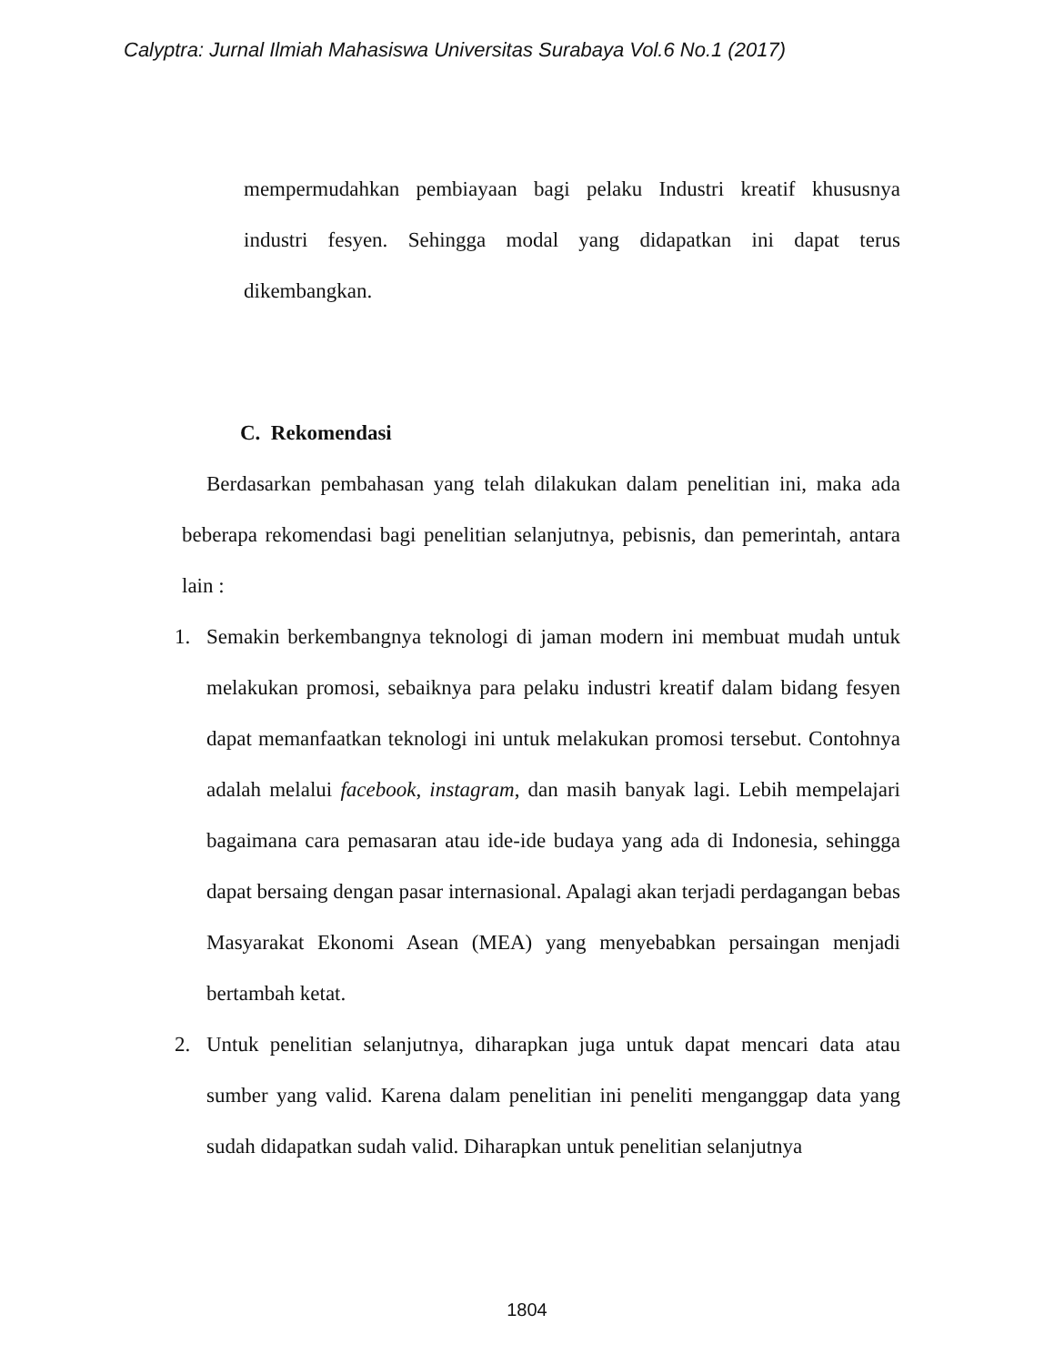Calyptra: Jurnal Ilmiah Mahasiswa Universitas Surabaya Vol.6 No.1 (2017)
mempermudahkan pembiayaan bagi pelaku Industri kreatif khususnya industri fesyen. Sehingga modal yang didapatkan ini dapat terus dikembangkan.
C. Rekomendasi
Berdasarkan pembahasan yang telah dilakukan dalam penelitian ini, maka ada beberapa rekomendasi bagi penelitian selanjutnya, pebisnis, dan pemerintah, antara lain :
1. Semakin berkembangnya teknologi di jaman modern ini membuat mudah untuk melakukan promosi, sebaiknya para pelaku industri kreatif dalam bidang fesyen dapat memanfaatkan teknologi ini untuk melakukan promosi tersebut. Contohnya adalah melalui facebook, instagram, dan masih banyak lagi. Lebih mempelajari bagaimana cara pemasaran atau ide-ide budaya yang ada di Indonesia, sehingga dapat bersaing dengan pasar internasional. Apalagi akan terjadi perdagangan bebas Masyarakat Ekonomi Asean (MEA) yang menyebabkan persaingan menjadi bertambah ketat.
2. Untuk penelitian selanjutnya, diharapkan juga untuk dapat mencari data atau sumber yang valid. Karena dalam penelitian ini peneliti menganggap data yang sudah didapatkan sudah valid. Diharapkan untuk penelitian selanjutnya
1804